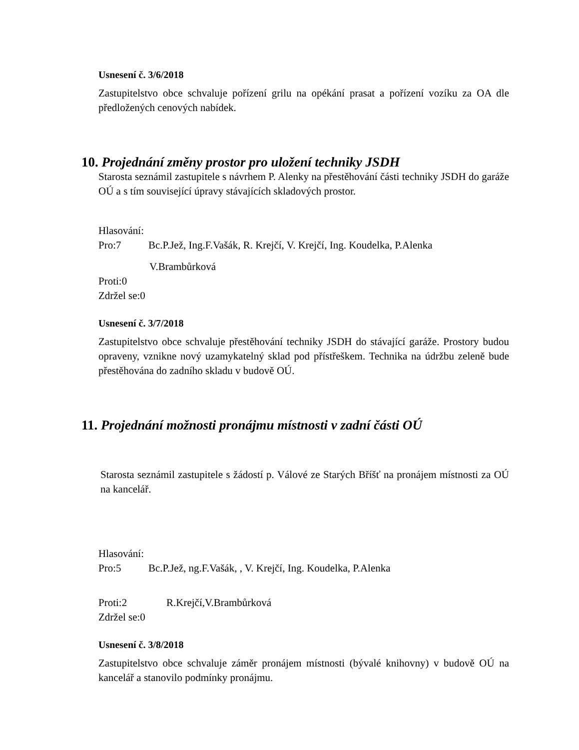Usnesení č. 3/6/2018
Zastupitelstvo obce schvaluje pořízení grilu na opékání prasat a pořízení vozíku za OA dle předložených cenových nabídek.
10. Projednání změny prostor pro uložení techniky JSDH
Starosta seznámil zastupitele s návrhem P. Alenky na přestěhování části techniky JSDH do garáže OÚ a s tím související úpravy stávajících skladových prostor.
Hlasování:
Pro:7 Bc.P.Jež, Ing.F.Vašák, R. Krejčí, V. Krejčí, Ing. Koudelka, P.Alenka
V.Brambůrková
Proti:0
Zdržel se:0
Usnesení č. 3/7/2018
Zastupitelstvo obce schvaluje přestěhování techniky JSDH do stávající garáže. Prostory budou opraveny, vznikne nový uzamykatelný sklad pod přístřeškem. Technika na údržbu zeleně bude přestěhována do zadního skladu v budově OÚ.
11. Projednání možnosti pronájmu místnosti v zadní části OÚ
Starosta seznámil zastupitele s žádostí p. Válové ze Starých Bříšť na pronájem místnosti za OÚ na kancelář.
Hlasování:
Pro:5 Bc.P.Jež, ng.F.Vašák, , V. Krejčí, Ing. Koudelka, P.Alenka
Proti:2 R.Krejčí,V.Brambůrková
Zdržel se:0
Usnesení č. 3/8/2018
Zastupitelstvo obce schvaluje záměr pronájem místnosti (bývalé knihovny) v budově OÚ na kancelář a stanovilo podmínky pronájmu.